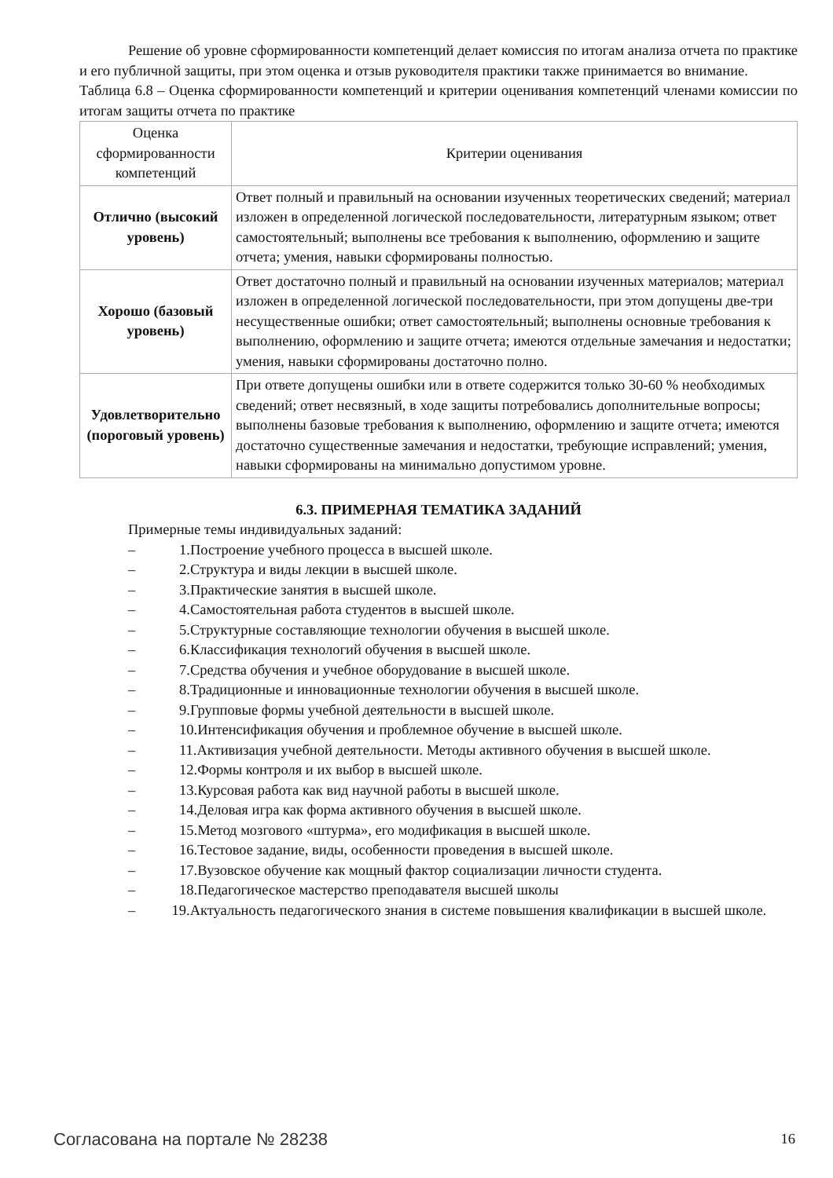Решение об уровне сформированности компетенций делает комиссия по итогам анализа отчета по практике и его публичной защиты, при этом оценка и отзыв руководителя практики также принимается во внимание.
Таблица 6.8 – Оценка сформированности компетенций и критерии оценивания компетенций членами комиссии по итогам защиты отчета по практике
| Оценка сформированности компетенций | Критерии оценивания |
| Отлично (высокий уровень) | Ответ полный и правильный на основании изученных теоретических сведений; материал изложен в определенной логической последовательности, литературным языком; ответ самостоятельный; выполнены все требования к выполнению, оформлению и защите отчета; умения, навыки сформированы полностью. |
| Хорошо (базовый уровень) | Ответ достаточно полный и правильный на основании изученных материалов; материал изложен в определенной логической последовательности, при этом допущены две-три несущественные ошибки; ответ самостоятельный; выполнены основные требования к выполнению, оформлению и защите отчета; имеются отдельные замечания и недостатки; умения, навыки сформированы достаточно полно. |
| Удовлетворительно (пороговый уровень) | При ответе допущены ошибки или в ответе содержится только 30-60 % необходимых сведений; ответ несвязный, в ходе защиты потребовались дополнительные вопросы; выполнены базовые требования к выполнению, оформлению и защите отчета; имеются достаточно существенные замечания и недостатки, требующие исправлений; умения, навыки сформированы на минимально допустимом уровне. |
6.3. ПРИМЕРНАЯ ТЕМАТИКА ЗАДАНИЙ
Примерные темы индивидуальных заданий:
– 1.Построение учебного процесса в высшей школе.
– 2.Структура и виды лекции в высшей школе.
– 3.Практические занятия в высшей школе.
– 4.Самостоятельная работа студентов в высшей школе.
– 5.Структурные составляющие технологии обучения в высшей школе.
– 6.Классификация технологий обучения в высшей школе.
– 7.Средства обучения и учебное оборудование в высшей школе.
– 8.Традиционные и инновационные технологии обучения в высшей школе.
– 9.Групповые формы учебной деятельности в высшей школе.
– 10.Интенсификация обучения и проблемное обучение в высшей школе.
– 11.Активизация учебной деятельности. Методы активного обучения в высшей школе.
– 12.Формы контроля и их выбор в высшей школе.
– 13.Курсовая работа как вид научной работы в высшей школе.
– 14.Деловая игра как форма активного обучения в высшей школе.
– 15.Метод мозгового «штурма», его модификация в высшей школе.
– 16.Тестовое задание, виды, особенности проведения в высшей школе.
– 17.Вузовское обучение как мощный фактор социализации личности студента.
– 18.Педагогическое мастерство преподавателя высшей школы
– 19.Актуальность педагогического знания в системе повышения квалификации в высшей школе.
Согласована на портале № 28238 16